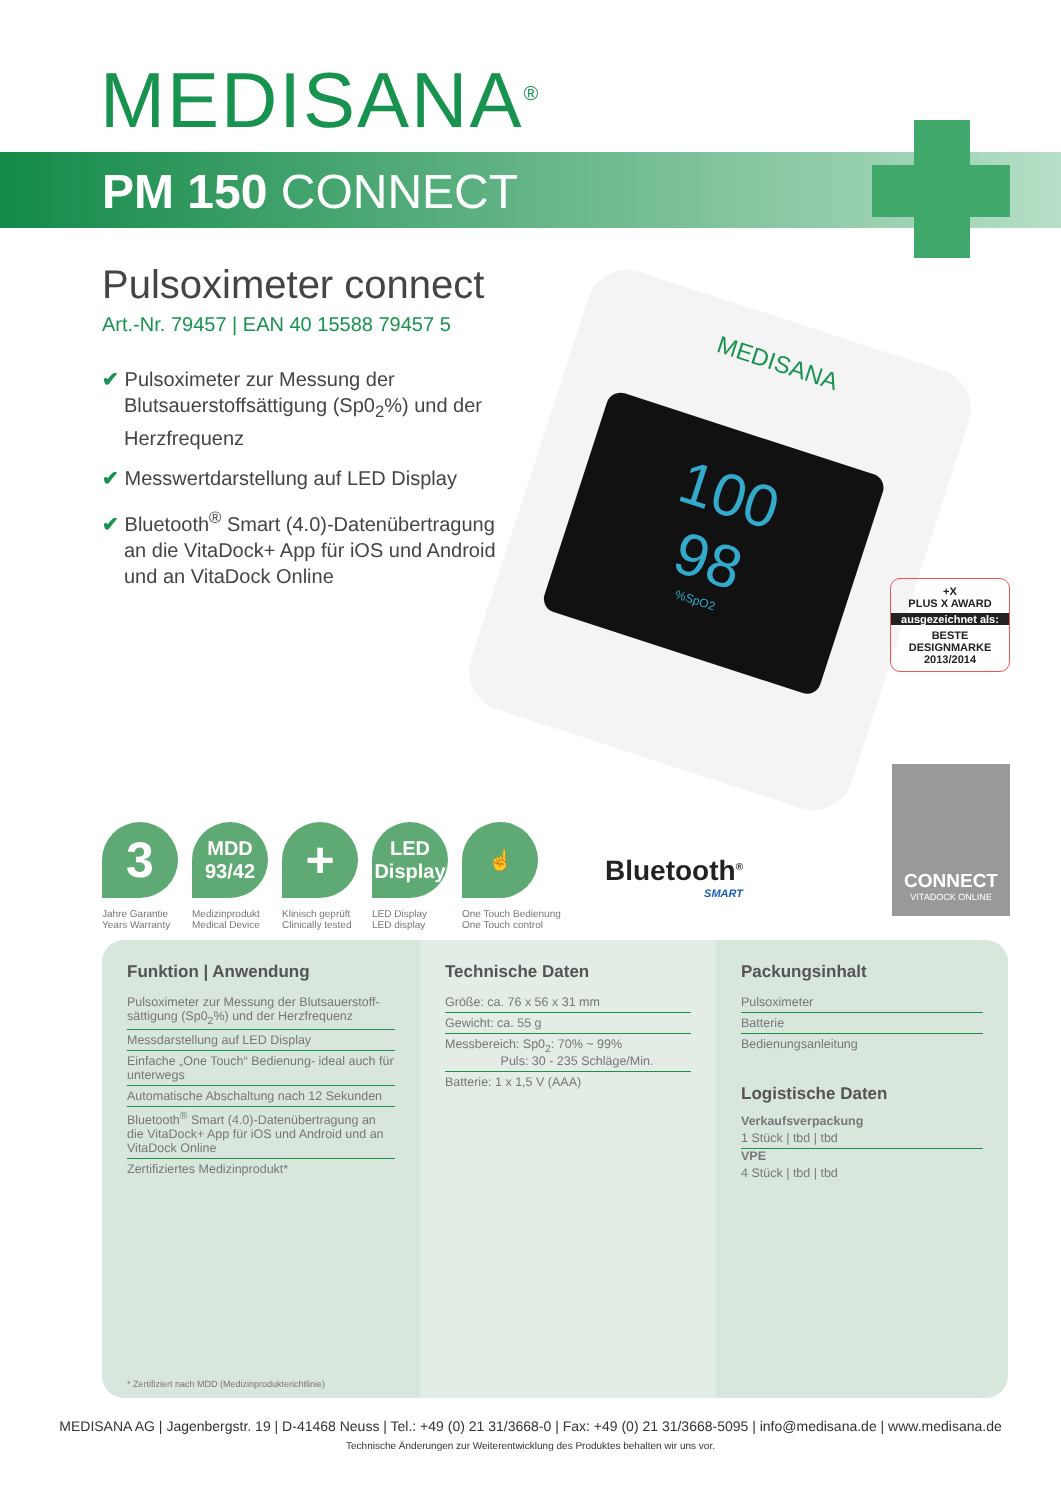MEDISANA<sup>®</sup>
PM 150 CONNECT
Pulsoximeter connect
Art.-Nr. 79457 | EAN 40 15588 79457 5
✔ Pulsoximeter zur Messung der Blutsauerstoffsättigung (Sp0<sub>2</sub>%) und der Herzfrequenz
✔ Messwertdarstellung auf LED Display
✔ Bluetooth<sup>®</sup> Smart (4.0)-Datenübertragung an die VitaDock+ App für iOS und Android und an VitaDock Online
MEDISANA
100
98
%SpO2
+X
PLUS X AWARD
ausgezeichnet als:
BESTE
DESIGNMARKE
2013/2014
CONNECT
VITADOCK ONLINE
3
Jahre Garantie
Years Warranty
MDD
93/42
Medizinprodukt
Medical Device
+
Klinisch geprüft
Clinically tested
LED
Display
LED Display
LED display
☝
One Touch Bedienung
One Touch control
Bluetooth<sup>®</sup>
SMART
Funktion | Anwendung
Pulsoximeter zur Messung der Blutsauerstoff-sättigung (Sp0<sub>2</sub>%) und der Herzfrequenz
Messdarstellung auf LED Display
Einfache „One Touch“ Bedienung- ideal auch für unterwegs
Automatische Abschaltung nach 12 Sekunden
Bluetooth<sup>®</sup> Smart (4.0)-Datenübertragung an die VitaDock+ App für iOS und Android und an VitaDock Online
Zertifiziertes Medizinprodukt*
* Zertifiziert nach MDD (Medizinprodukterichtlinie)
Technische Daten
Größe: ca. 76 x 56 x 31 mm
Gewicht: ca. 55 g
Messbereich: Sp0<sub>2</sub>: 70% ~ 99%
Puls: 30 - 235 Schläge/Min.
Batterie: 1 x 1,5 V (AAA)
Packungsinhalt
Pulsoximeter
Batterie
Bedienungsanleitung
Logistische Daten
Verkaufsverpackung
1 Stück | tbd | tbd
VPE
4 Stück | tbd | tbd
MEDISANA AG | Jagenbergstr. 19 | D-41468 Neuss | Tel.: +49 (0) 21 31/3668-0 | Fax: +49 (0) 21 31/3668-5095 | info@medisana.de | www.medisana.de
Technische Änderungen zur Weiterentwicklung des Produktes behalten wir uns vor.